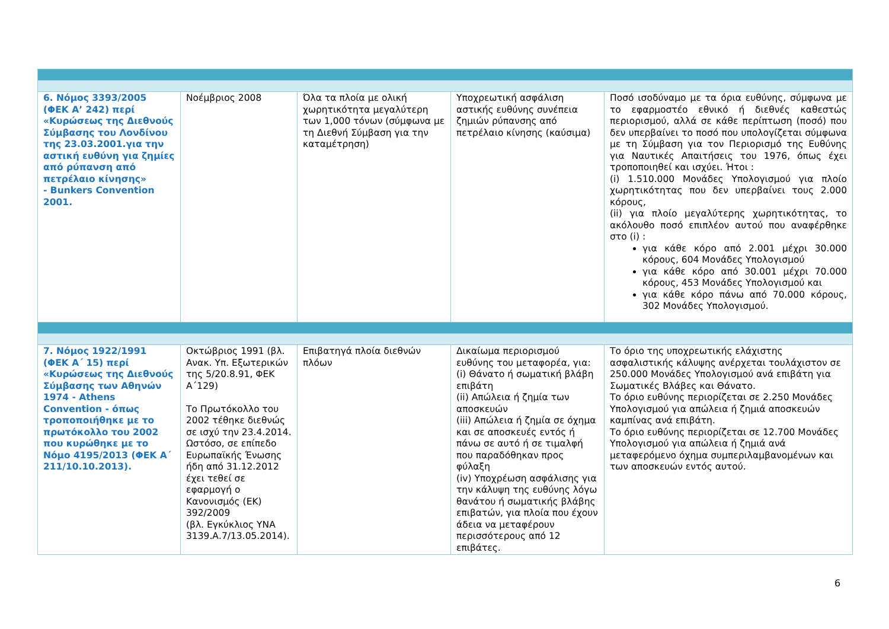| 6. Νόμος 3393/2005 (ΦΕΚ Α’ 242) περί «Κυρώσεως της Διεθνούς Σύμβασης του Λονδίνου της 23.03.2001.για την αστική ευθύνη για ζημίες από ρύπανση από πετρέλαιο κίνησης» - Bunkers Convention 2001. | Νοέμβριος 2008 | Όλα τα πλοία με ολική χωρητικότητα μεγαλύτερη των 1,000 τόνων (σύμφωνα με τη Διεθνή Σύμβαση για την καταμέτρηση) | Υποχρεωτική ασφάλιση αστικής ευθύνης συνέπεια ζημιών ρύπανσης από πετρέλαιο κίνησης (καύσιμα) | Ποσό ισοδύναμο με τα όρια ευθύνης, σύμφωνα με το εφαρμοστέο εθνικό ή διεθνές καθεστώς περιορισμού, αλλά σε κάθε περίπτωση (ποσό) που δεν υπερβαίνει το ποσό που υπολογίζεται σύμφωνα με τη Σύμβαση για τον Περιορισμό της Ευθύνης για Ναυτικές Απαιτήσεις του 1976, όπως έχει τροποποιηθεί και ισχύει. Ήτοι : (i) 1.510.000 Μονάδες Υπολογισμού για πλοίο χωρητικότητας που δεν υπερβαίνει τους 2.000 κόρους, (ii) για πλοίο μεγαλύτερης χωρητικότητας, το ακόλουθο ποσό επιπλέον αυτού που αναφέρθηκε στο (i) : για κάθε κόρο από 2.001 μέχρι 30.000 κόρους, 604 Μονάδες Υπολογισμού για κάθε κόρο από 30.001 μέχρι 70.000 κόρους, 453 Μονάδες Υπολογισμού και για κάθε κόρο πάνω από 70.000 κόρους, 302 Μονάδες Υπολογισμού. |
| 7. Νόμος 1922/1991 (ΦΕΚ Α΄ 15) περί «Κυρώσεως της Διεθνούς Σύμβασης των Αθηνών 1974 - Athens Convention - όπως τροποποιήθηκε με το πρωτόκολλο του 2002 που κυρώθηκε με το Νόμο 4195/2013 (ΦΕΚ Α΄ 211/10.10.2013). | Οκτώβριος 1991 (βλ. Ανακ. Υπ. Εξωτερικών της 5/20.8.91, ΦΕΚ Α΄129) Το Πρωτόκολλο του 2002 τέθηκε διεθνώς σε ισχύ την 23.4.2014. Ωστόσο, σε επίπεδο Ευρωπαϊκής Ένωσης ήδη από 31.12.2012 έχει τεθεί σε εφαρμογή ο Κανονισμός (ΕΚ) 392/2009 (βλ. Εγκύκλιος ΥΝΑ 3139.Α.7/13.05.2014). | Επιβατηγά πλοία διεθνών πλόων | Δικαίωμα περιορισμού ευθύνης του μεταφορέα, για: (i) Θάνατο ή σωματική βλάβη επιβάτη (ii) Απώλεια ή ζημία των αποσκευών (iii) Απώλεια ή ζημία σε όχημα και σε αποσκευές εντός ή πάνω σε αυτό ή σε τιμαλφή που παραδόθηκαν προς φύλαξη (iv) Υποχρέωση ασφάλισης για την κάλυψη της ευθύνης λόγω θανάτου ή σωματικής βλάβης επιβατών, για πλοία που έχουν άδεια να μεταφέρουν περισσότερους από 12 επιβάτες. | Το όριο της υποχρεωτικής ελάχιστης ασφαλιστικής κάλυψης ανέρχεται τουλάχιστον σε 250.000 Μονάδες Υπολογισμού ανά επιβάτη για Σωματικές Βλάβες και Θάνατο. Το όριο ευθύνης περιορίζεται σε 2.250 Μονάδες Υπολογισμού για απώλεια ή ζημιά αποσκευών καμπίνας ανά επιβάτη. Το όριο ευθύνης περιορίζεται σε 12.700 Μονάδες Υπολογισμού για απώλεια ή ζημιά ανά μεταφερόμενο όχημα συμπεριλαμβανομένων και των αποσκευών εντός αυτού. |
6